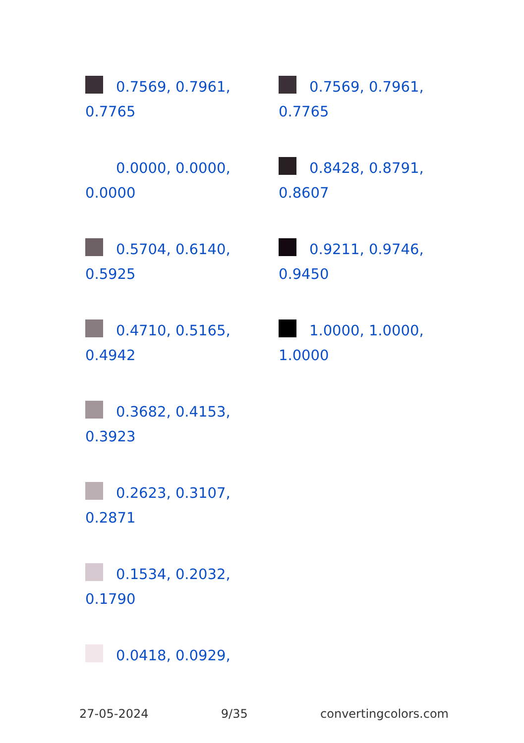0.7569, 0.7961, 0.7765
0.0000, 0.0000, 0.0000
0.5704, 0.6140, 0.5925
0.4710, 0.5165, 0.4942
0.3682, 0.4153, 0.3923
0.2623, 0.3107, 0.2871
0.1534, 0.2032, 0.1790
0.0418, 0.0929,
0.7569, 0.7961, 0.7765
0.8428, 0.8791, 0.8607
0.9211, 0.9746, 0.9450
1.0000, 1.0000, 1.0000
27-05-2024 9/35 convertingcolors.com